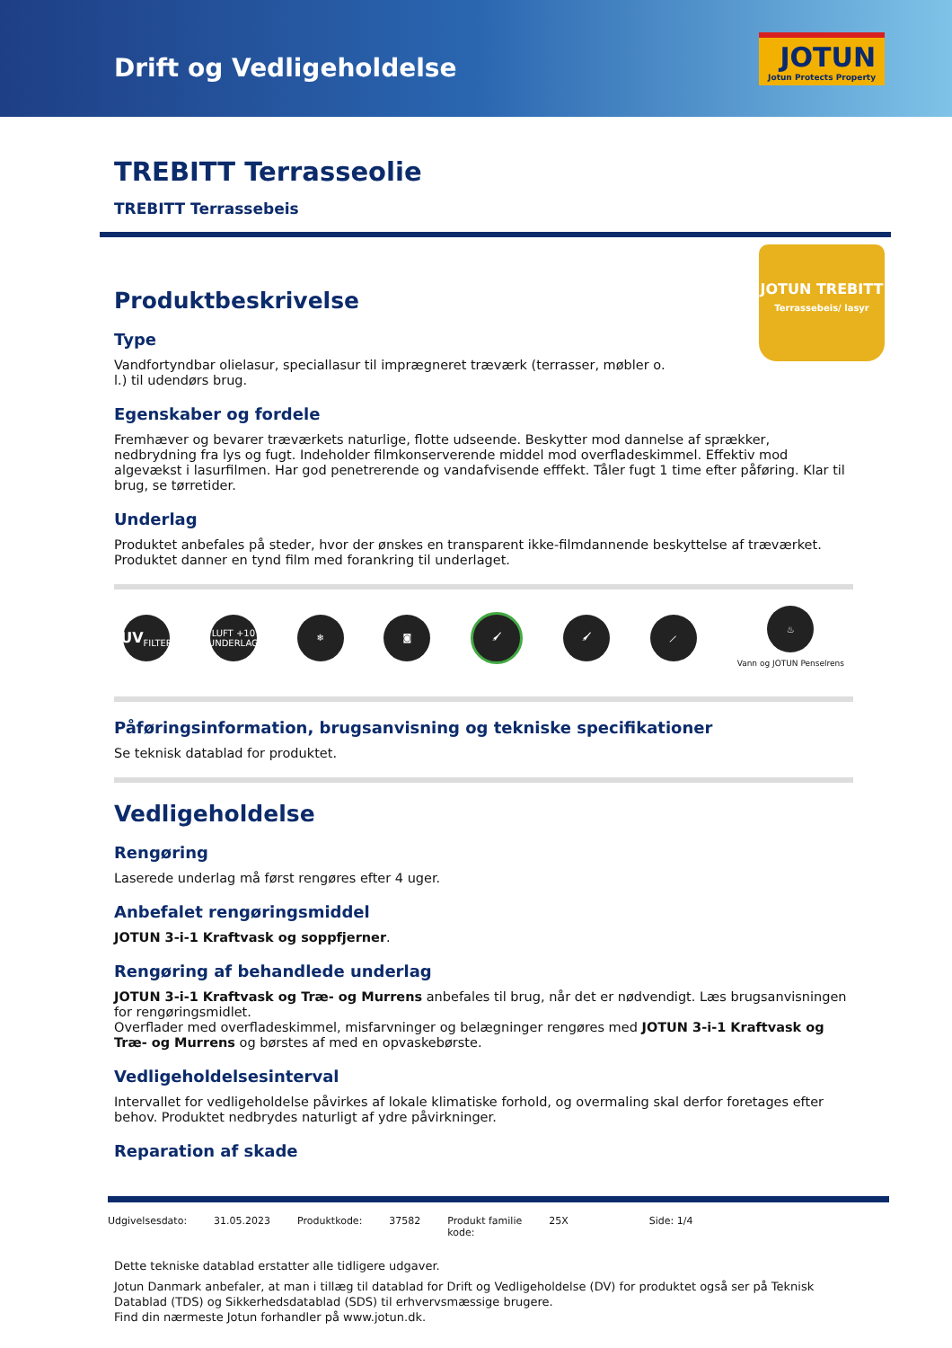Drift og Vedligeholdelse
JOTUN
Jotun Protects Property
JOTUN TREBITT
Terrassebeis/ lasyr
TREBITT Terrasseolie
TREBITT Terrassebeis
Produktbeskrivelse
Type
Vandfortyndbar olielasur, speciallasur til imprægneret træværk (terrasser, møbler o.
l.) til udendørs brug.
Egenskaber og fordele
Fremhæver og bevarer træværkets naturlige, flotte udseende. Beskytter mod dannelse af sprækker, nedbrydning fra lys og fugt. Indeholder filmkonserverende middel mod overfladeskimmel. Effektiv mod algevækst i lasurfilmen. Har god penetrerende og vandafvisende efffekt. Tåler fugt 1 time efter påføring. Klar til brug, se tørretider.
Underlag
Produktet anbefales på steder, hvor der ønskes en transparent ikke-filmdannende beskyttelse af træværket. Produktet danner en tynd film med forankring til underlaget.
UV
FILTER
LUFT +10 UNDERLAG
❄ ◙ 🖌 🖌 ⟋
♨
Vann og JOTUN Penselrens
Påføringsinformation, brugsanvisning og tekniske specifikationer
Se teknisk datablad for produktet.
Vedligeholdelse
Rengøring
Laserede underlag må først rengøres efter 4 uger.
Anbefalet rengøringsmiddel
JOTUN 3-i-1 Kraftvask og soppfjerner.
Rengøring af behandlede underlag
JOTUN 3-i-1 Kraftvask og Træ- og Murrens anbefales til brug, når det er nødvendigt. Læs brugsanvisningen for rengøringsmidlet.
Overflader med overfladeskimmel, misfarvninger og belægninger rengøres med JOTUN 3-i-1 Kraftvask og Træ- og Murrens og børstes af med en opvaskebørste.
Vedligeholdelsesinterval
Intervallet for vedligeholdelse påvirkes af lokale klimatiske forhold, og overmaling skal derfor foretages efter behov. Produktet nedbrydes naturligt af ydre påvirkninger.
Reparation af skade
Udgivelsesdato: 31.05.2023 Produktkode: 37582 Produkt familie
kode: 25X Side: 1/4
Dette tekniske datablad erstatter alle tidligere udgaver.
Jotun Danmark anbefaler, at man i tillæg til datablad for Drift og Vedligeholdelse (DV) for produktet også ser på Teknisk Datablad (TDS) og Sikkerhedsdatablad (SDS) til erhvervsmæssige brugere.
Find din nærmeste Jotun forhandler på www.jotun.dk.